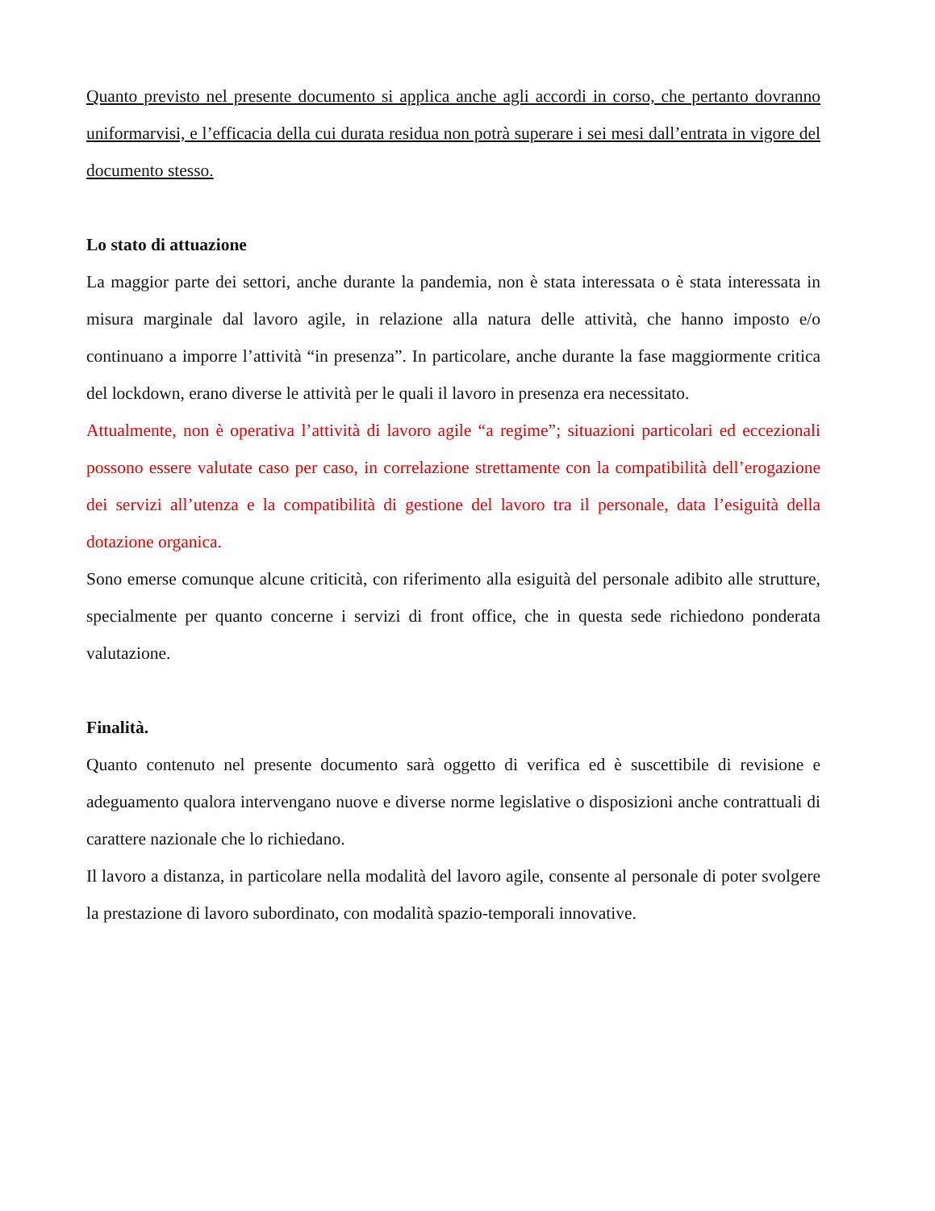Quanto previsto nel presente documento si applica anche agli accordi in corso, che pertanto dovranno uniformarvisi, e l’efficacia della cui durata residua non potrà superare i sei mesi dall’entrata in vigore del documento stesso.
Lo stato di attuazione
La maggior parte dei settori, anche durante la pandemia, non è stata interessata o è stata interessata in misura marginale dal lavoro agile, in relazione alla natura delle attività, che hanno imposto e/o continuano a imporre l’attività “in presenza”. In particolare, anche durante la fase maggiormente critica del lockdown, erano diverse le attività per le quali il lavoro in presenza era necessitato.
Attualmente, non è operativa l’attività di lavoro agile “a regime”; situazioni particolari ed eccezionali possono essere valutate caso per caso, in correlazione strettamente con la compatibilità dell’erogazione dei servizi all’utenza e la compatibilità di gestione del lavoro tra il personale, data l’esiguità della dotazione organica.
Sono emerse comunque alcune criticità, con riferimento alla esiguità del personale adibito alle strutture, specialmente per quanto concerne i servizi di front office, che in questa sede richiedono ponderata valutazione.
Finalità.
Quanto contenuto nel presente documento sarà oggetto di verifica ed è suscettibile di revisione e adeguamento qualora intervengano nuove e diverse norme legislative o disposizioni anche contrattuali di carattere nazionale che lo richiedano.
Il lavoro a distanza, in particolare nella modalità del lavoro agile, consente al personale di poter svolgere la prestazione di lavoro subordinato, con modalità spazio-temporali innovative.